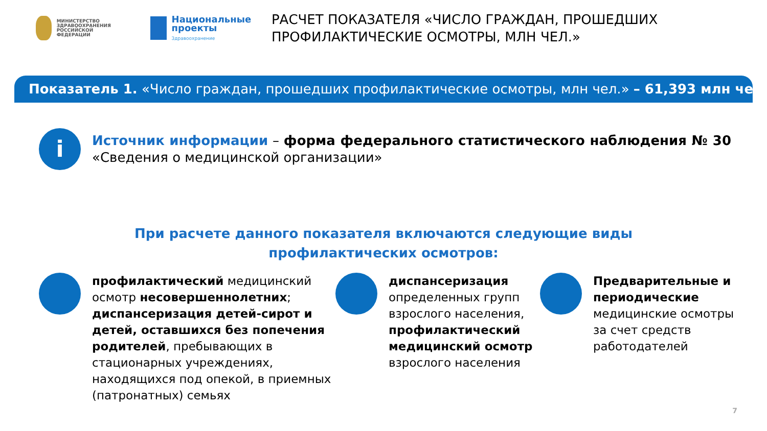МИНИСТЕРСТВО
ЗДРАВООХРАНЕНИЯ
РОССИЙСКОЙ ФЕДЕРАЦИИ
Национальные проекты
Здравоохранение
РАСЧЕТ ПОКАЗАТЕЛЯ «ЧИСЛО ГРАЖДАН, ПРОШЕДШИХ ПРОФИЛАКТИЧЕСКИЕ ОСМОТРЫ, МЛН ЧЕЛ.»
Показатель 1. «Число граждан, прошедших профилактические осмотры, млн чел.» – 61,393 млн чел.
i
Источник информации – форма федерального статистического наблюдения № 30 «Сведения о медицинской организации»
При расчете данного показателя включаются следующие виды
профилактических осмотров:
профилактический медицинский осмотр несовершеннолетних; диспансеризация детей-сирот и детей, оставшихся без попечения родителей, пребывающих в стационарных учреждениях, находящихся под опекой, в приемных (патронатных) семьях
диспансеризация определенных групп взрослого населения, профилактический медицинский осмотр взрослого населения
Предварительные и периодические медицинские осмотры за счет средств работодателей
7